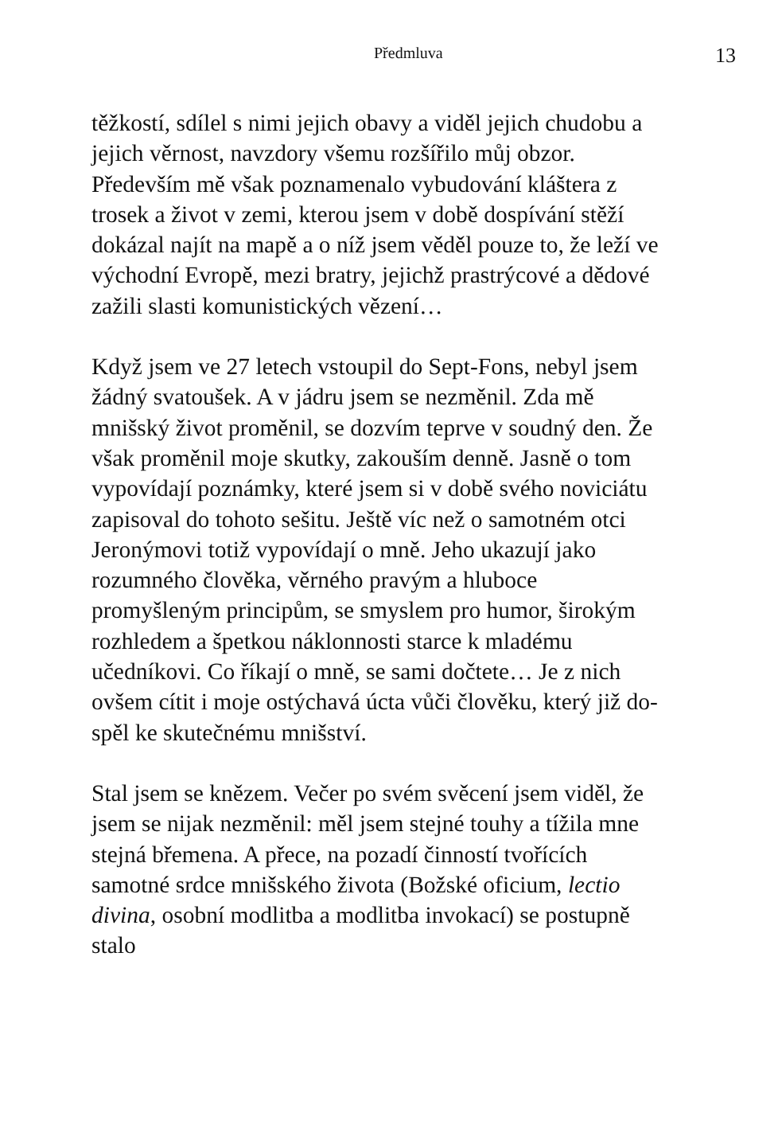Předmluva 13
těžkostí, sdílel s nimi jejich obavy a viděl jejich chudobu a jejich věrnost, navzdory všemu rozší­řilo můj obzor. Především mě však poznamenalo vybudování kláštera z trosek a život v zemi, kterou jsem v době dospívání stěží dokázal najít na mapě a o níž jsem věděl pouze to, že leží ve východní Evropě, mezi bratry, jejichž prastrýcové a dědové zažili slasti komunistických vězení…
Když jsem ve 27 letech vstoupil do Sept-Fons, nebyl jsem žádný svatoušek. A v jádru jsem se nezměnil. Zda mě mnišský život proměnil, se do­zvím teprve v soudný den. Že však proměnil moje skutky, zakouším denně. Jasně o tom vypovídají poznámky, které jsem si v době svého noviciátu zapisoval do tohoto sešitu. Ještě víc než o samot­ném otci Jeronýmovi totiž vypovídají o mně. Jeho ukazují jako rozumného člověka, věrného pravým a hluboce promyšleným principům, se smyslem pro humor, širokým rozhledem a špetkou ná­klonnosti starce k mladému učedníkovi. Co říkají o mně, se sami dočtete… Je z nich ovšem cítit i moje ostýchavá úcta vůči člověku, který již do­spěl ke skutečnému mnišství.
Stal jsem se knězem. Večer po svém svěcení jsem viděl, že jsem se nijak nezměnil: měl jsem stejné touhy a tížila mne stejná břemena. A přece, na pozadí činností tvořících samotné srdce mnišské­ho života (Božské oficium, lectio divina, osobní modlitba a modlitba invokací) se postupně stalo